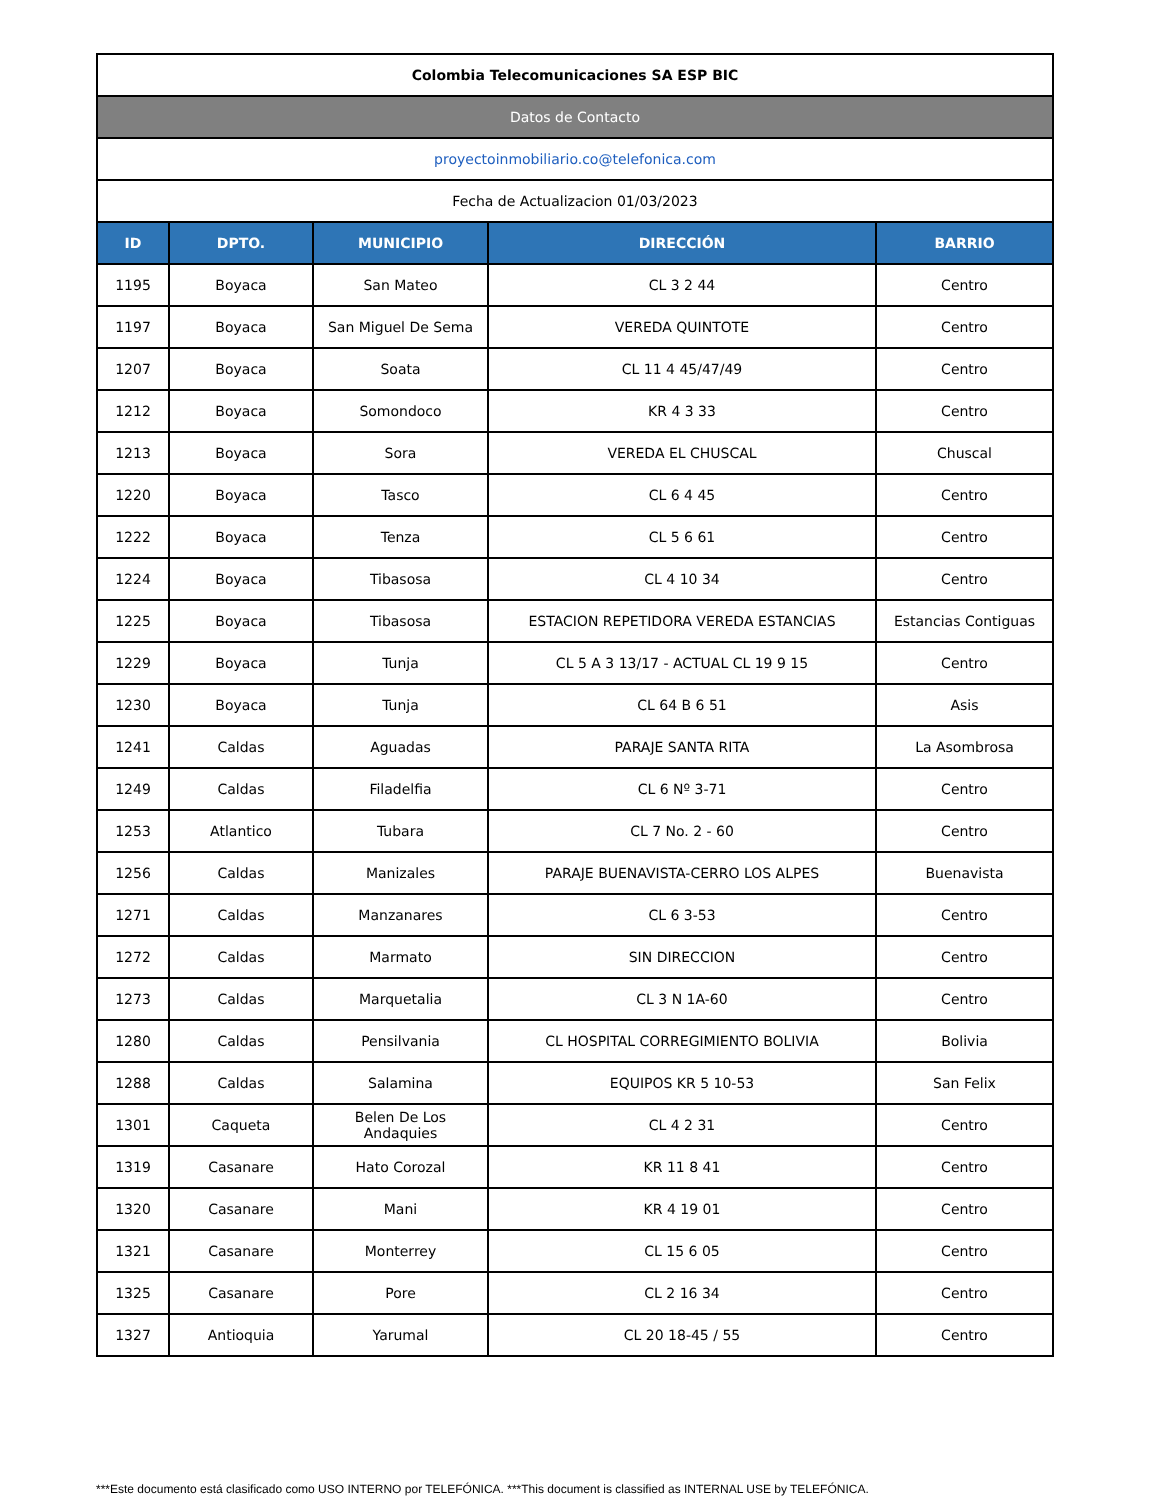| Colombia Telecomunicaciones SA ESP BIC | | | | |
| Datos de Contacto | | | | |
| proyectoinmobiliario.co@telefonica.com | | | | |
| Fecha de Actualizacion 01/03/2023 | | | | |
| ID | DPTO. | MUNICIPIO | DIRECCIÓN | BARRIO |
| 1195 | Boyaca | San Mateo | CL 3 2 44 | Centro |
| 1197 | Boyaca | San Miguel De Sema | VEREDA QUINTOTE | Centro |
| 1207 | Boyaca | Soata | CL 11 4 45/47/49 | Centro |
| 1212 | Boyaca | Somondoco | KR 4 3 33 | Centro |
| 1213 | Boyaca | Sora | VEREDA EL CHUSCAL | Chuscal |
| 1220 | Boyaca | Tasco | CL 6 4 45 | Centro |
| 1222 | Boyaca | Tenza | CL 5 6 61 | Centro |
| 1224 | Boyaca | Tibasosa | CL 4 10 34 | Centro |
| 1225 | Boyaca | Tibasosa | ESTACION REPETIDORA VEREDA ESTANCIAS | Estancias Contiguas |
| 1229 | Boyaca | Tunja | CL 5 A 3 13/17 - ACTUAL CL 19 9 15 | Centro |
| 1230 | Boyaca | Tunja | CL 64 B 6 51 | Asis |
| 1241 | Caldas | Aguadas | PARAJE SANTA RITA | La Asombrosa |
| 1249 | Caldas | Filadelfia | CL 6 Nº 3-71 | Centro |
| 1253 | Atlantico | Tubara | CL 7 No. 2 - 60 | Centro |
| 1256 | Caldas | Manizales | PARAJE BUENAVISTA-CERRO LOS ALPES | Buenavista |
| 1271 | Caldas | Manzanares | CL 6 3-53 | Centro |
| 1272 | Caldas | Marmato | SIN DIRECCION | Centro |
| 1273 | Caldas | Marquetalia | CL 3 N 1A-60 | Centro |
| 1280 | Caldas | Pensilvania | CL HOSPITAL CORREGIMIENTO BOLIVIA | Bolivia |
| 1288 | Caldas | Salamina | EQUIPOS KR 5 10-53 | San Felix |
| 1301 | Caqueta | Belen De Los Andaquies | CL 4 2 31 | Centro |
| 1319 | Casanare | Hato Corozal | KR 11 8 41 | Centro |
| 1320 | Casanare | Mani | KR 4 19 01 | Centro |
| 1321 | Casanare | Monterrey | CL 15 6 05 | Centro |
| 1325 | Casanare | Pore | CL 2 16 34 | Centro |
| 1327 | Antioquia | Yarumal | CL 20 18-45 / 55 | Centro |
***Este documento está clasificado como USO INTERNO por TELEFÓNICA. ***This document is classified as INTERNAL USE by TELEFÓNICA.